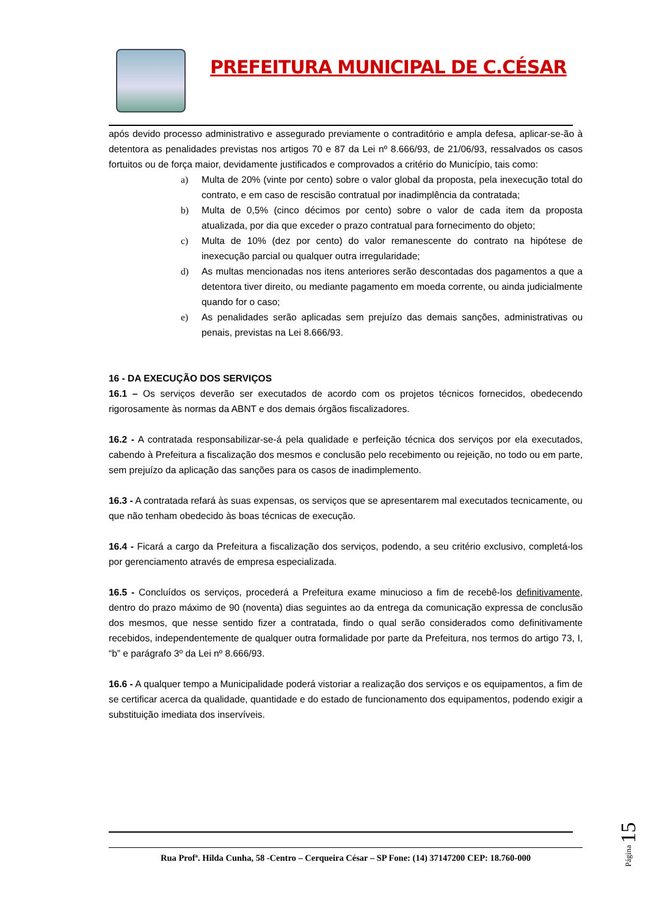PREFEITURA MUNICIPAL DE C.CÉSAR
após devido processo administrativo e assegurado previamente o contraditório e ampla defesa, aplicar-se-ão à detentora as penalidades previstas nos artigos 70 e 87 da Lei nº 8.666/93, de 21/06/93, ressalvados os casos fortuitos ou de força maior, devidamente justificados e comprovados a critério do Município, tais como:
a) Multa de 20% (vinte por cento) sobre o valor global da proposta, pela inexecução total do contrato, e em caso de rescisão contratual por inadimplência da contratada;
b) Multa de 0,5% (cinco décimos por cento) sobre o valor de cada item da proposta atualizada, por dia que exceder o prazo contratual para fornecimento do objeto;
c) Multa de 10% (dez por cento) do valor remanescente do contrato na hipótese de inexecução parcial ou qualquer outra irregularidade;
d) As multas mencionadas nos itens anteriores serão descontadas dos pagamentos a que a detentora tiver direito, ou mediante pagamento em moeda corrente, ou ainda judicialmente quando for o caso;
e) As penalidades serão aplicadas sem prejuízo das demais sanções, administrativas ou penais, previstas na Lei 8.666/93.
16 - DA EXECUÇÃO DOS SERVIÇOS
16.1 – Os serviços deverão ser executados de acordo com os projetos técnicos fornecidos, obedecendo rigorosamente às normas da ABNT e dos demais órgãos fiscalizadores.
16.2 - A contratada responsabilizar-se-á pela qualidade e perfeição técnica dos serviços por ela executados, cabendo à Prefeitura a fiscalização dos mesmos e conclusão pelo recebimento ou rejeição, no todo ou em parte, sem prejuízo da aplicação das sanções para os casos de inadimplemento.
16.3 - A contratada refará às suas expensas, os serviços que se apresentarem mal executados tecnicamente, ou que não tenham obedecido às boas técnicas de execução.
16.4 - Ficará a cargo da Prefeitura a fiscalização dos serviços, podendo, a seu critério exclusivo, completá-los por gerenciamento através de empresa especializada.
16.5 - Concluídos os serviços, procederá a Prefeitura exame minucioso a fim de recebê-los definitivamente, dentro do prazo máximo de 90 (noventa) dias seguintes ao da entrega da comunicação expressa de conclusão dos mesmos, que nesse sentido fizer a contratada, findo o qual serão considerados como definitivamente recebidos, independentemente de qualquer outra formalidade por parte da Prefeitura, nos termos do artigo 73, I, “b” e parágrafo 3º da Lei nº 8.666/93.
16.6 - A qualquer tempo a Municipalidade poderá vistoriar a realização dos serviços e os equipamentos, a fim de se certificar acerca da qualidade, quantidade e do estado de funcionamento dos equipamentos, podendo exigir a substituição imediata dos inservíveis.
Rua Profª. Hilda Cunha, 58 -Centro – Cerqueira César – SP Fone: (14) 37147200 CEP: 18.760-000
Página 15